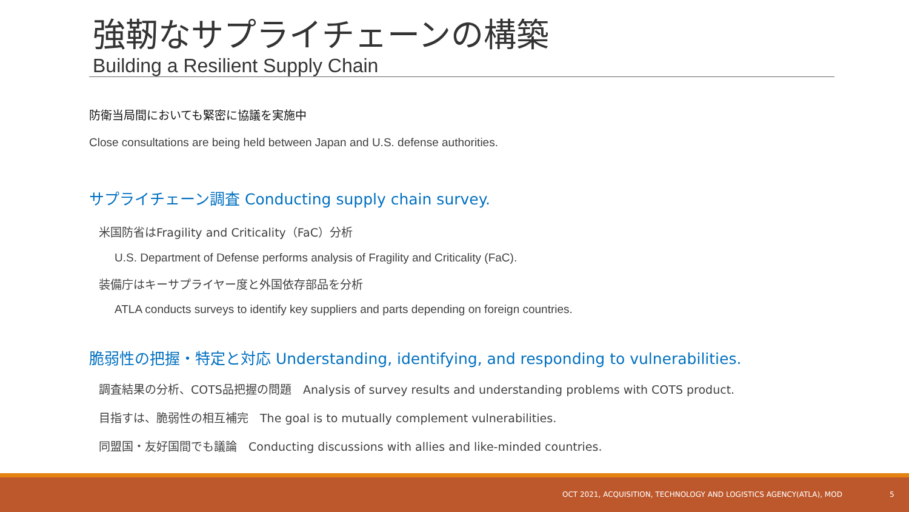強靭なサプライチェーンの構築
Building a Resilient Supply Chain
防衛当局間においても緊密に協議を実施中
Close consultations are being held between Japan and U.S. defense authorities.
サプライチェーン調査 Conducting supply chain survey.
米国防省はFragility and Criticality（FaC）分析
U.S. Department of Defense performs analysis of Fragility and Criticality (FaC).
装備庁はキーサプライヤー度と外国依存部品を分析
ATLA conducts surveys to identify key suppliers and parts depending on foreign countries.
脆弱性の把握・特定と対応 Understanding, identifying, and responding to vulnerabilities.
調査結果の分析、COTS品把握の問題　Analysis of survey results and understanding problems with COTS product.
目指すは、脆弱性の相互補完　The goal is to mutually complement vulnerabilities.
同盟国・友好国間でも議論　Conducting discussions with allies and like-minded countries.
OCT 2021, ACQUISITION, TECHNOLOGY AND LOGISTICS AGENCY(ATLA), MOD 5